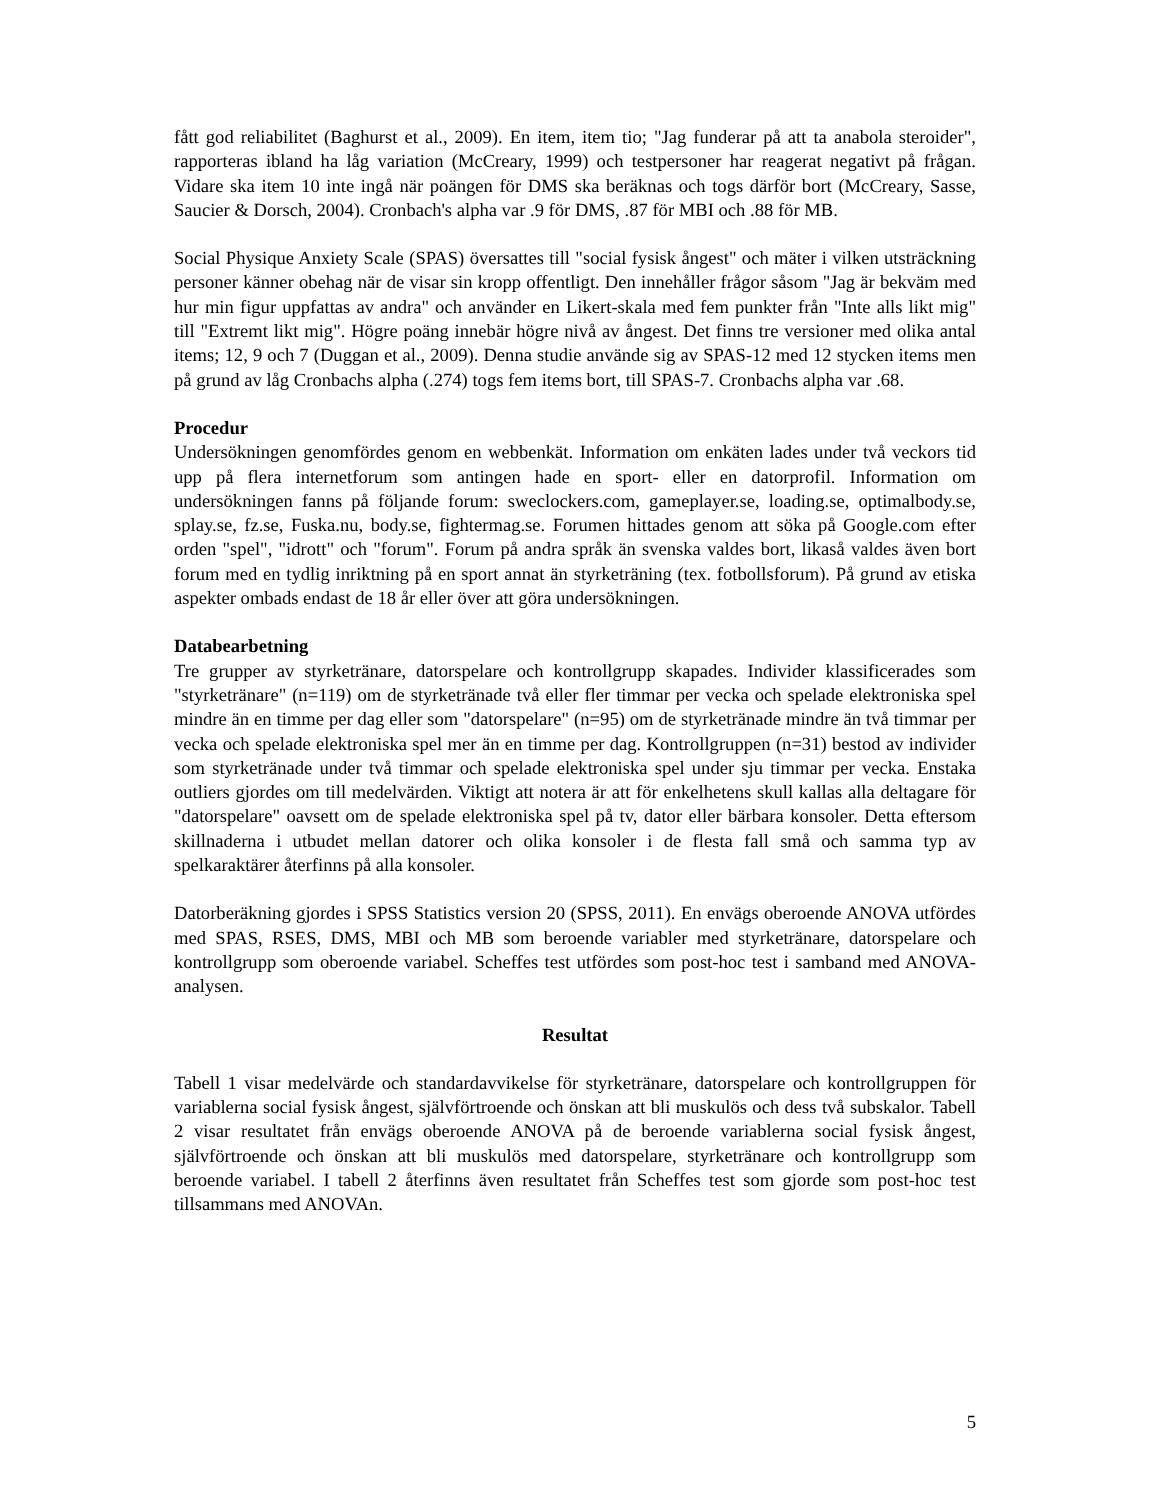fått god reliabilitet (Baghurst et al., 2009). En item, item tio; "Jag funderar på att ta anabola steroider", rapporteras ibland ha låg variation (McCreary, 1999) och testpersoner har reagerat negativt på frågan. Vidare ska item 10 inte ingå när poängen för DMS ska beräknas och togs därför bort (McCreary, Sasse, Saucier & Dorsch, 2004). Cronbach's alpha var .9 för DMS, .87 för MBI och .88 för MB.
Social Physique Anxiety Scale (SPAS) översattes till "social fysisk ångest" och mäter i vilken utsträckning personer känner obehag när de visar sin kropp offentligt. Den innehåller frågor såsom "Jag är bekväm med hur min figur uppfattas av andra" och använder en Likert-skala med fem punkter från "Inte alls likt mig" till "Extremt likt mig". Högre poäng innebär högre nivå av ångest. Det finns tre versioner med olika antal items; 12, 9 och 7 (Duggan et al., 2009). Denna studie använde sig av SPAS-12 med 12 stycken items men på grund av låg Cronbachs alpha (.274) togs fem items bort, till SPAS-7. Cronbachs alpha var .68.
Procedur
Undersökningen genomfördes genom en webbenkät. Information om enkäten lades under två veckors tid upp på flera internetforum som antingen hade en sport- eller en datorprofil. Information om undersökningen fanns på följande forum: sweclockers.com, gameplayer.se, loading.se, optimalbody.se, splay.se, fz.se, Fuska.nu, body.se, fightermag.se. Forumen hittades genom att söka på Google.com efter orden "spel", "idrott" och "forum". Forum på andra språk än svenska valdes bort, likaså valdes även bort forum med en tydlig inriktning på en sport annat än styrketräning (tex. fotbollsforum). På grund av etiska aspekter ombads endast de 18 år eller över att göra undersökningen.
Databearbetning
Tre grupper av styrketränare, datorspelare och kontrollgrupp skapades. Individer klassificerades som "styrketränare" (n=119) om de styrketränade två eller fler timmar per vecka och spelade elektroniska spel mindre än en timme per dag eller som "datorspelare" (n=95) om de styrketränade mindre än två timmar per vecka och spelade elektroniska spel mer än en timme per dag. Kontrollgruppen (n=31) bestod av individer som styrketränade under två timmar och spelade elektroniska spel under sju timmar per vecka. Enstaka outliers gjordes om till medelvärden. Viktigt att notera är att för enkelhetens skull kallas alla deltagare för "datorspelare" oavsett om de spelade elektroniska spel på tv, dator eller bärbara konsoler. Detta eftersom skillnaderna i utbudet mellan datorer och olika konsoler i de flesta fall små och samma typ av spelkaraktärer återfinns på alla konsoler.
Datorberäkning gjordes i SPSS Statistics version 20 (SPSS, 2011). En envägs oberoende ANOVA utfördes med SPAS, RSES, DMS, MBI och MB som beroende variabler med styrketränare, datorspelare och kontrollgrupp som oberoende variabel. Scheffes test utfördes som post-hoc test i samband med ANOVA-analysen.
Resultat
Tabell 1 visar medelvärde och standardavvikelse för styrketränare, datorspelare och kontrollgruppen för variablerna social fysisk ångest, självförtroende och önskan att bli muskulös och dess två subskalor. Tabell 2 visar resultatet från envägs oberoende ANOVA på de beroende variablerna social fysisk ångest, självförtroende och önskan att bli muskulös med datorspelare, styrketränare och kontrollgrupp som beroende variabel. I tabell 2 återfinns även resultatet från Scheffes test som gjorde som post-hoc test tillsammans med ANOVAn.
5